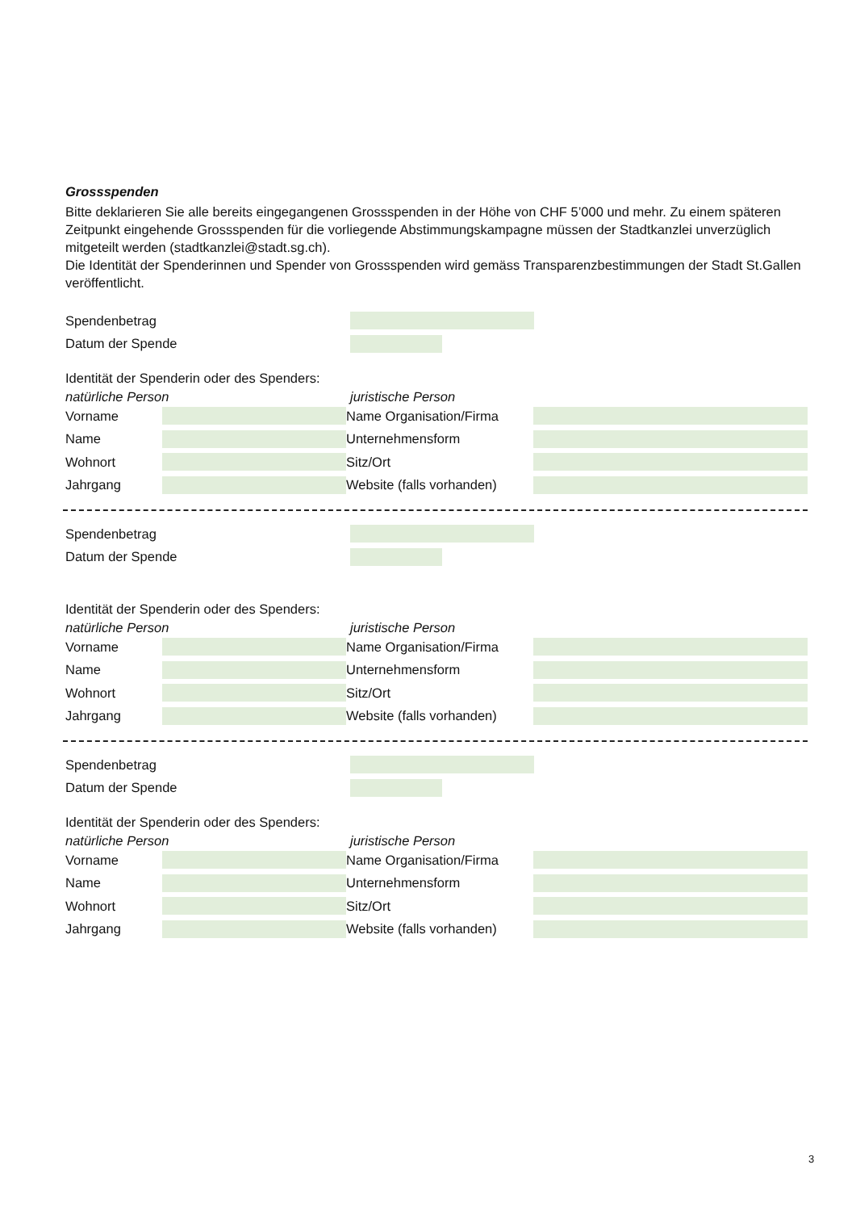Grossspenden
Bitte deklarieren Sie alle bereits eingegangenen Grossspenden in der Höhe von CHF 5’000 und mehr. Zu einem späteren Zeitpunkt eingehende Grossspenden für die vorliegende Abstimmungskampagne müssen der Stadtkanzlei unverzüglich mitgeteilt werden (stadtkanzlei@stadt.sg.ch).
Die Identität der Spenderinnen und Spender von Grossspenden wird gemäss Transparenzbestimmungen der Stadt St.Gallen veröffentlicht.
Spendenbetrag
Datum der Spende
Identität der Spenderin oder des Spenders:
natürliche Person juristische Person
Vorname
Name
Wohnort
Jahrgang
Name Organisation/Firma
Unternehmensform
Sitz/Ort
Website (falls vorhanden)
Spendenbetrag
Datum der Spende
Identität der Spenderin oder des Spenders:
natürliche Person juristische Person
Vorname
Name
Wohnort
Jahrgang
Name Organisation/Firma
Unternehmensform
Sitz/Ort
Website (falls vorhanden)
Spendenbetrag
Datum der Spende
Identität der Spenderin oder des Spenders:
natürliche Person juristische Person
Vorname
Name
Wohnort
Jahrgang
Name Organisation/Firma
Unternehmensform
Sitz/Ort
Website (falls vorhanden)
3